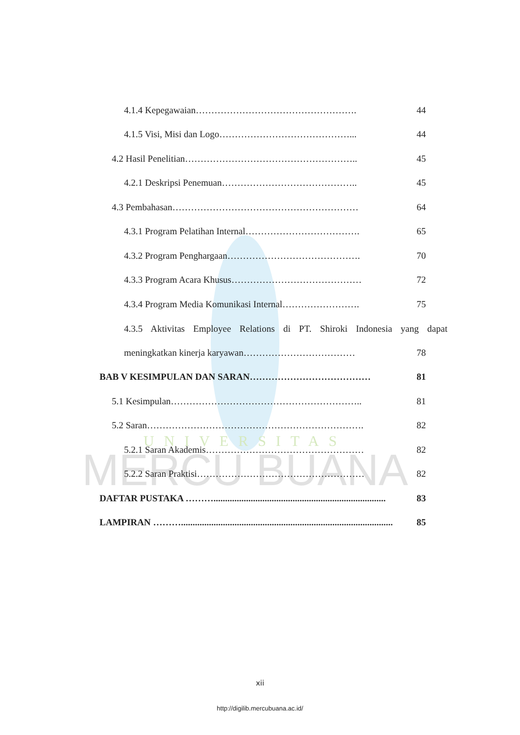UNIVERSITAS
MERCU BUANA
4.1.4 Kepegawaian……………………………………………. 44
4.1.5 Visi, Misi dan Logo……………………………………... 44
4.2 Hasil Penelitian……………………………………………….. 45
4.2.1 Deskripsi Penemuan…………………………………….. 45
4.3 Pembahasan…………………………………………………… 64
4.3.1 Program Pelatihan Internal………………………………. 65
4.3.2 Program Penghargaan……………………………………. 70
4.3.3 Program Acara Khusus…………………………………… 72
4.3.4 Program Media Komunikasi Internal……………………. 75
4.3.5 Aktivitas Employee Relations di PT. Shiroki Indonesia yang dapat
meningkatkan kinerja karyawan……………………………… 78
BAB V KESIMPULAN DAN SARAN………………………………… 81
5.1 Kesimpulan…………………………………………………….. 81
5.2 Saran……………………………………………………………. 82
5.2.1 Saran Akademis…………………………………………… 82
5.2.2 Saran Praktisi……………………………………………… 82
DAFTAR PUSTAKA ……….......................................................................... 83
LAMPIRAN ………........................................................................................... 85
xii
http://digilib.mercubuana.ac.id/